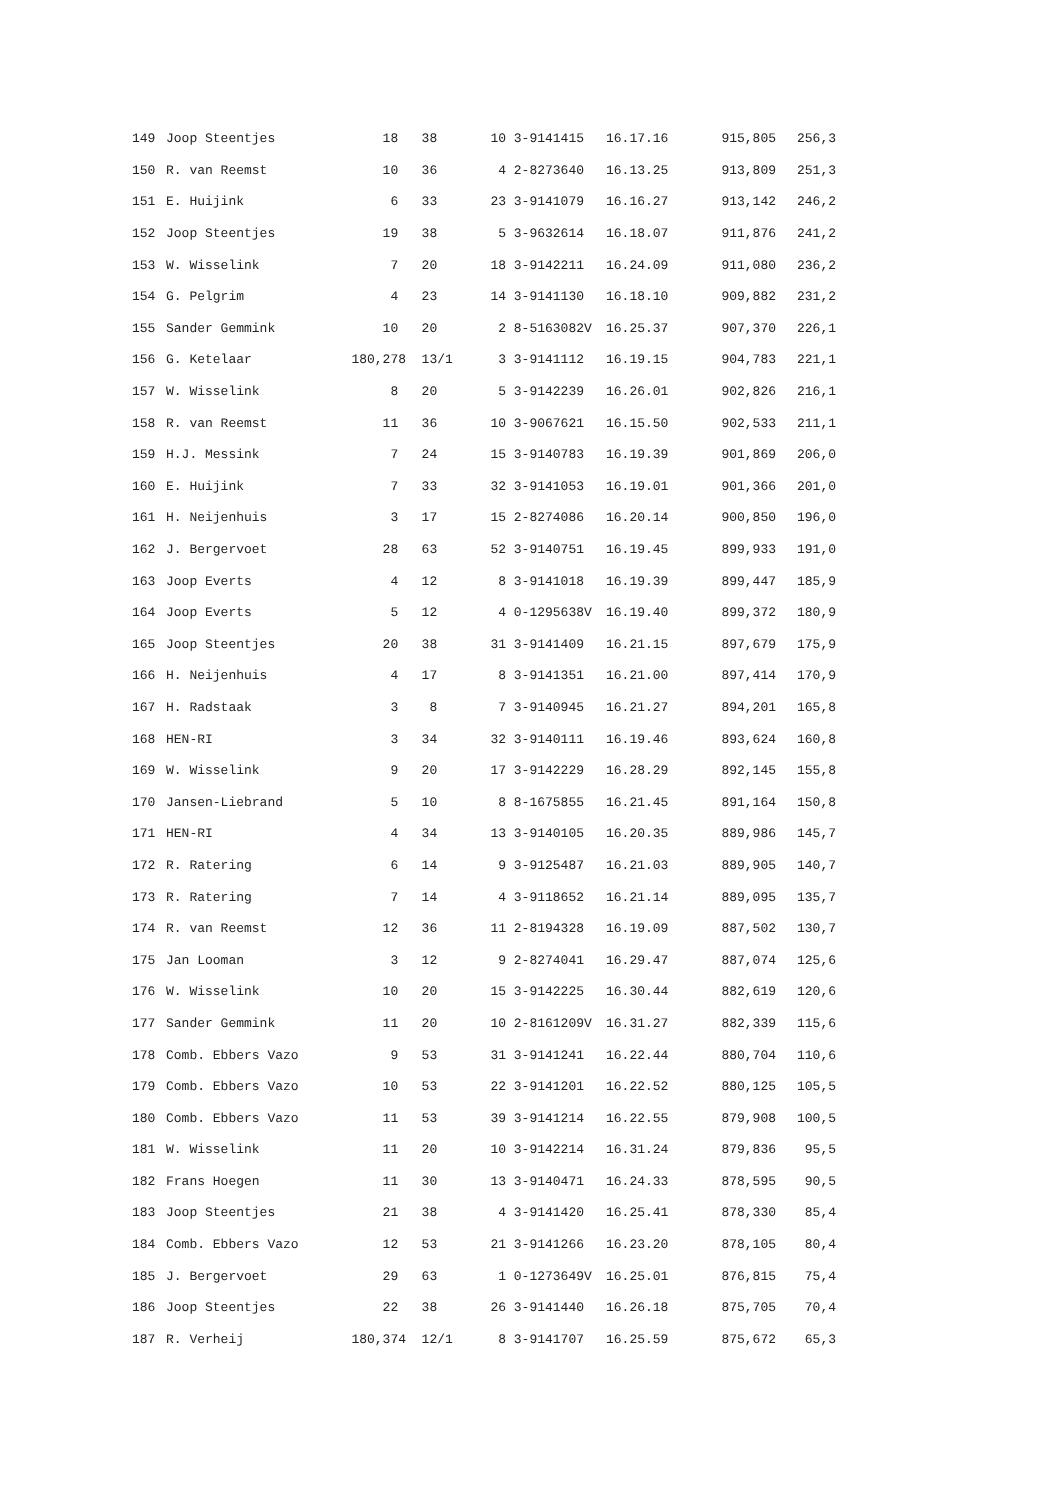| 149 | Joop Steentjes | 18 | 38 | 10 | 3-9141415 | 16.17.16 | 915,805 | 256,3 |
| 150 | R. van Reemst | 10 | 36 | 4 | 2-8273640 | 16.13.25 | 913,809 | 251,3 |
| 151 | E. Huijink | 6 | 33 | 23 | 3-9141079 | 16.16.27 | 913,142 | 246,2 |
| 152 | Joop Steentjes | 19 | 38 | 5 | 3-9632614 | 16.18.07 | 911,876 | 241,2 |
| 153 | W. Wisselink | 7 | 20 | 18 | 3-9142211 | 16.24.09 | 911,080 | 236,2 |
| 154 | G. Pelgrim | 4 | 23 | 14 | 3-9141130 | 16.18.10 | 909,882 | 231,2 |
| 155 | Sander Gemmink | 10 | 20 | 2 | 8-5163082V | 16.25.37 | 907,370 | 226,1 |
| 156 | G. Ketelaar | 180,278 | 13/1 | 3 | 3-9141112 | 16.19.15 | 904,783 | 221,1 |
| 157 | W. Wisselink | 8 | 20 | 5 | 3-9142239 | 16.26.01 | 902,826 | 216,1 |
| 158 | R. van Reemst | 11 | 36 | 10 | 3-9067621 | 16.15.50 | 902,533 | 211,1 |
| 159 | H.J. Messink | 7 | 24 | 15 | 3-9140783 | 16.19.39 | 901,869 | 206,0 |
| 160 | E. Huijink | 7 | 33 | 32 | 3-9141053 | 16.19.01 | 901,366 | 201,0 |
| 161 | H. Neijenhuis | 3 | 17 | 15 | 2-8274086 | 16.20.14 | 900,850 | 196,0 |
| 162 | J. Bergervoet | 28 | 63 | 52 | 3-9140751 | 16.19.45 | 899,933 | 191,0 |
| 163 | Joop Everts | 4 | 12 | 8 | 3-9141018 | 16.19.39 | 899,447 | 185,9 |
| 164 | Joop Everts | 5 | 12 | 4 | 0-1295638V | 16.19.40 | 899,372 | 180,9 |
| 165 | Joop Steentjes | 20 | 38 | 31 | 3-9141409 | 16.21.15 | 897,679 | 175,9 |
| 166 | H. Neijenhuis | 4 | 17 | 8 | 3-9141351 | 16.21.00 | 897,414 | 170,9 |
| 167 | H. Radstaak | 3 | 8 | 7 | 3-9140945 | 16.21.27 | 894,201 | 165,8 |
| 168 | HEN-RI | 3 | 34 | 32 | 3-9140111 | 16.19.46 | 893,624 | 160,8 |
| 169 | W. Wisselink | 9 | 20 | 17 | 3-9142229 | 16.28.29 | 892,145 | 155,8 |
| 170 | Jansen-Liebrand | 5 | 10 | 8 | 8-1675855 | 16.21.45 | 891,164 | 150,8 |
| 171 | HEN-RI | 4 | 34 | 13 | 3-9140105 | 16.20.35 | 889,986 | 145,7 |
| 172 | R. Ratering | 6 | 14 | 9 | 3-9125487 | 16.21.03 | 889,905 | 140,7 |
| 173 | R. Ratering | 7 | 14 | 4 | 3-9118652 | 16.21.14 | 889,095 | 135,7 |
| 174 | R. van Reemst | 12 | 36 | 11 | 2-8194328 | 16.19.09 | 887,502 | 130,7 |
| 175 | Jan Looman | 3 | 12 | 9 | 2-8274041 | 16.29.47 | 887,074 | 125,6 |
| 176 | W. Wisselink | 10 | 20 | 15 | 3-9142225 | 16.30.44 | 882,619 | 120,6 |
| 177 | Sander Gemmink | 11 | 20 | 10 | 2-8161209V | 16.31.27 | 882,339 | 115,6 |
| 178 | Comb. Ebbers Vazo | 9 | 53 | 31 | 3-9141241 | 16.22.44 | 880,704 | 110,6 |
| 179 | Comb. Ebbers Vazo | 10 | 53 | 22 | 3-9141201 | 16.22.52 | 880,125 | 105,5 |
| 180 | Comb. Ebbers Vazo | 11 | 53 | 39 | 3-9141214 | 16.22.55 | 879,908 | 100,5 |
| 181 | W. Wisselink | 11 | 20 | 10 | 3-9142214 | 16.31.24 | 879,836 | 95,5 |
| 182 | Frans Hoegen | 11 | 30 | 13 | 3-9140471 | 16.24.33 | 878,595 | 90,5 |
| 183 | Joop Steentjes | 21 | 38 | 4 | 3-9141420 | 16.25.41 | 878,330 | 85,4 |
| 184 | Comb. Ebbers Vazo | 12 | 53 | 21 | 3-9141266 | 16.23.20 | 878,105 | 80,4 |
| 185 | J. Bergervoet | 29 | 63 | 1 | 0-1273649V | 16.25.01 | 876,815 | 75,4 |
| 186 | Joop Steentjes | 22 | 38 | 26 | 3-9141440 | 16.26.18 | 875,705 | 70,4 |
| 187 | R. Verheij | 180,374 | 12/1 | 8 | 3-9141707 | 16.25.59 | 875,672 | 65,3 |